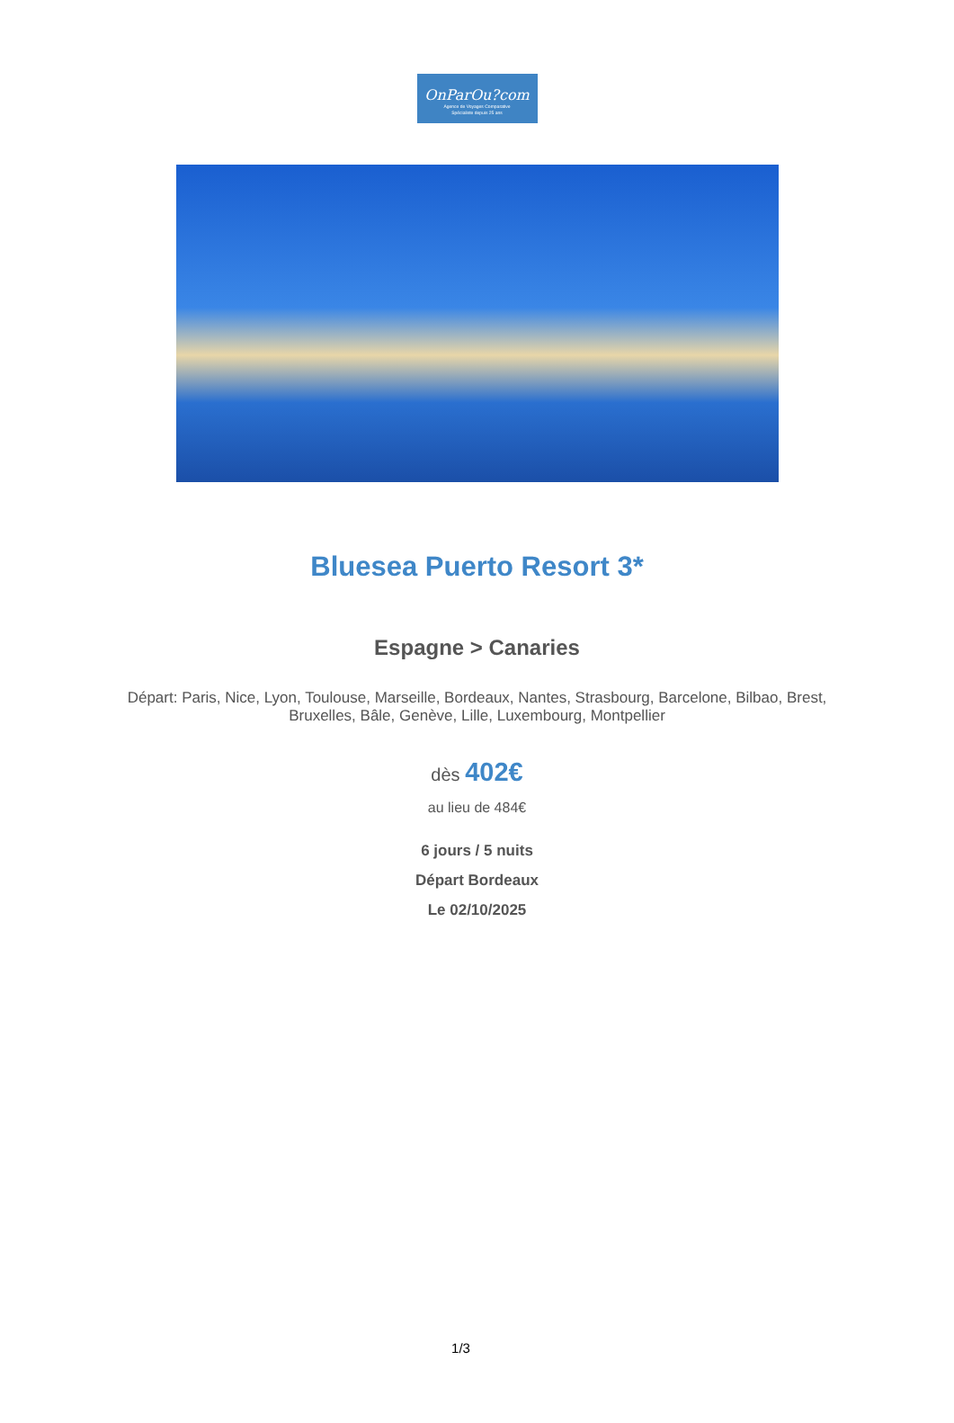OnParOu?com
Agence de Voyages Comparative
Spécialiste depuis 25 ans
Bluesea Puerto Resort 3*
Espagne > Canaries
Départ: Paris, Nice, Lyon, Toulouse, Marseille, Bordeaux, Nantes, Strasbourg, Barcelone, Bilbao, Brest, Bruxelles, Bâle, Genève, Lille, Luxembourg, Montpellier
dès 402€
au lieu de 484€
6 jours / 5 nuits
Départ Bordeaux
Le 02/10/2025
1/3